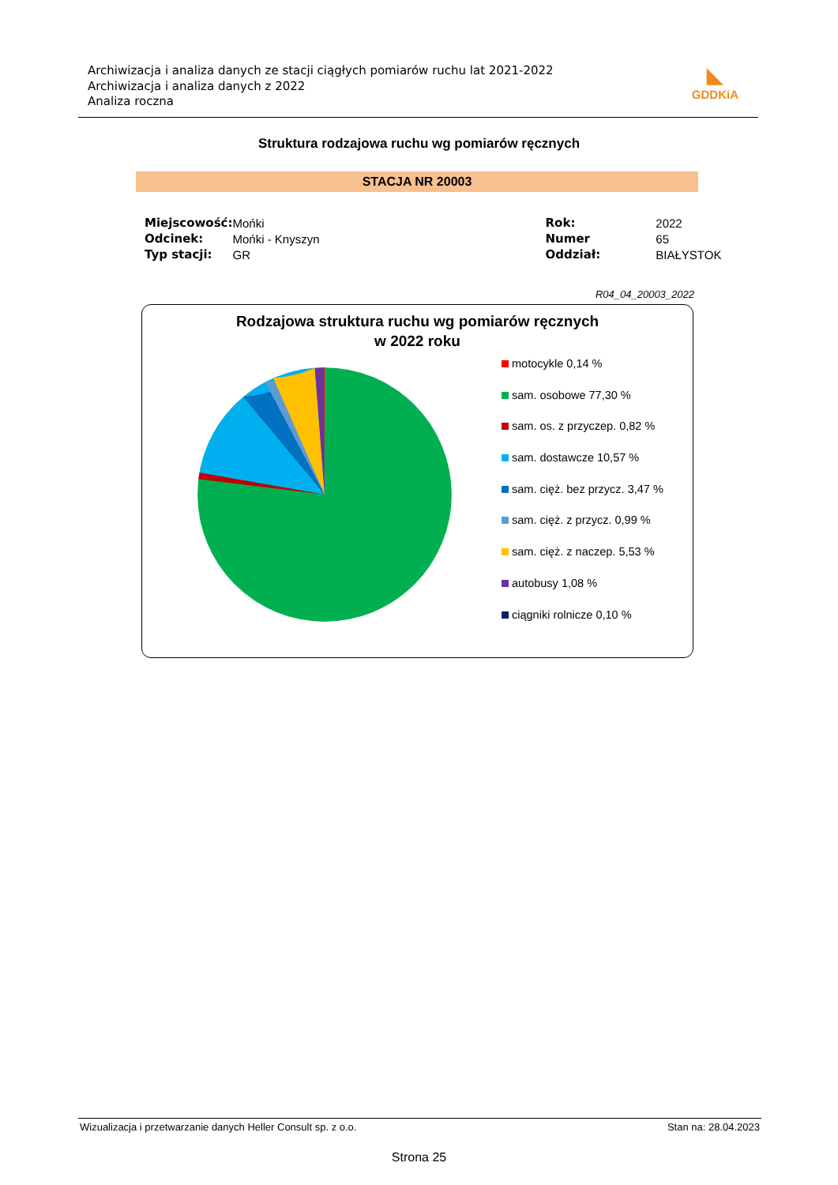Archiwizacja i analiza danych ze stacji ciągłych pomiarów ruchu lat 2021-2022
Archiwizacja i analiza danych z 2022
Analiza roczna
◣
GDDKiA
Struktura rodzajowa ruchu wg pomiarów ręcznych
STACJA NR 20003
| Miejscowość: | Mońki | | Rok: | 2022 |
| Odcinek: | Mońki - Knyszyn | | Numer | 65 |
| Typ stacji: | GR | | Oddział: | BIAŁYSTOK |
R04_04_20003_2022
Rodzajowa struktura ruchu wg pomiarów ręcznych
w 2022 roku
motocykle 0,14 %
sam. osobowe 77,30 %
sam. os. z przyczep. 0,82 %
sam. dostawcze 10,57 %
sam. cięż. bez przycz. 3,47 %
sam. cięż. z przycz. 0,99 %
sam. cięż. z naczep. 5,53 %
autobusy 1,08 %
ciągniki rolnicze 0,10 %
Wizualizacja i przetwarzanie danych Heller Consult sp. z o.o. Stan na: 28.04.2023
Strona 25